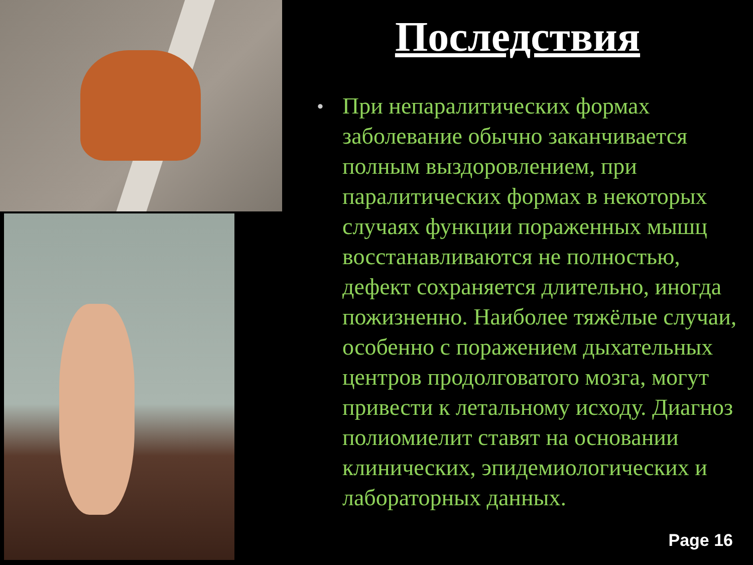Последствия
• При непаралитических формах заболевание обычно заканчивается полным выздоровлением, при паралитических формах в некоторых случаях функции пораженных мышц восстанавливаются не полностью, дефект сохраняется длительно, иногда пожизненно. Наиболее тяжёлые случаи, особенно с поражением дыхательных центров продолговатого мозга, могут привести к летальному исходу. Диагноз полиомиелит ставят на основании клинических, эпидемиологических и лабораторных данных.
Page 16